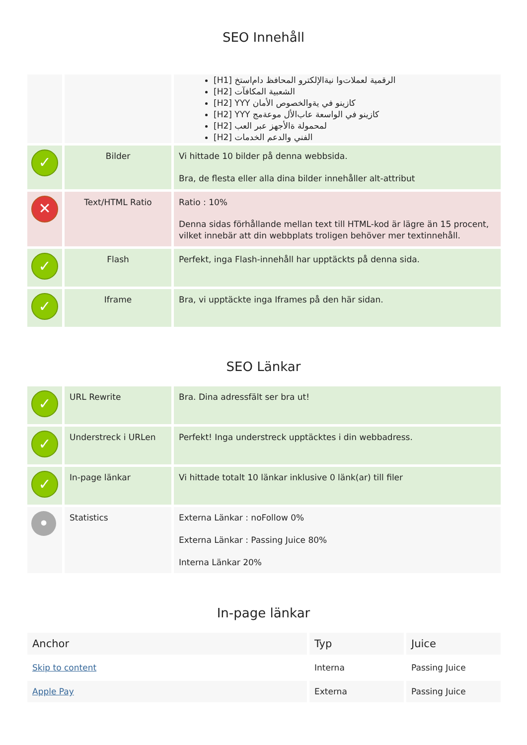SEO Innehåll
| | | [H1] الرقمية لعملات‌وا نية‌الإلكترو المحافظ دام‌استخ [H2] الشعبية المكافآت [H2] YYY كازينو في ية‌والخصوص الأمان [H2] YYY كازينو في الواسعة عاب‌الأل موعة‌مج [H2] لمحمولة ة‌الأجهز عبر العب [H2] الفني والدعم الخدمات |
| ✓ | Bilder | Vi hittade 10 bilder på denna webbsida. Bra, de flesta eller alla dina bilder innehåller alt-attribut |
| ✕ | Text/HTML Ratio | Ratio : 10% Denna sidas förhållande mellan text till HTML-kod är lägre än 15 procent, vilket innebär att din webbplats troligen behöver mer textinnehåll. |
| ✓ | Flash | Perfekt, inga Flash-innehåll har upptäckts på denna sida. |
| ✓ | Iframe | Bra, vi upptäckte inga Iframes på den här sidan. |
SEO Länkar
| ✓ | URL Rewrite | Bra. Dina adressfält ser bra ut! |
| ✓ | Understreck i URLen | Perfekt! Inga understreck upptäcktes i din webbadress. |
| ✓ | In-page länkar | Vi hittade totalt 10 länkar inklusive 0 länk(ar) till filer |
| • | Statistics | Externa Länkar : noFollow 0% Externa Länkar : Passing Juice 80% Interna Länkar 20% |
In-page länkar
| Anchor | Typ | Juice |
| --- | --- | --- |
| Skip to content | Interna | Passing Juice |
| Apple Pay | Externa | Passing Juice |